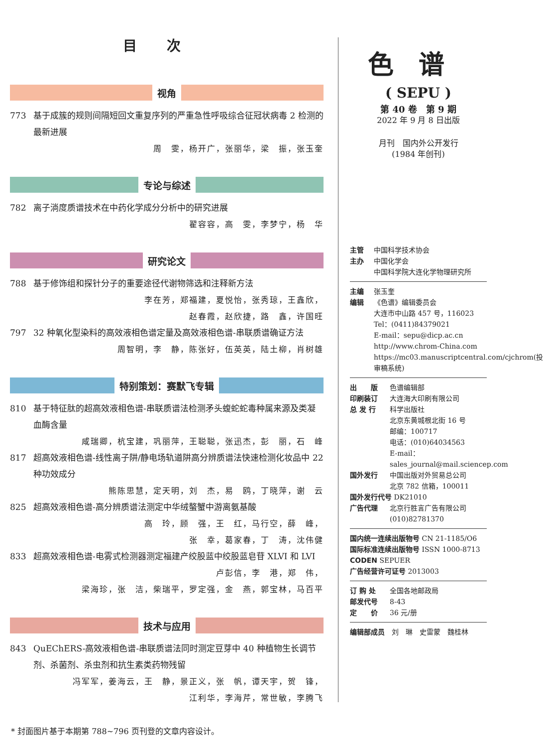目次
视角
773 基于成簇的规则间隔短回文重复序列的严重急性呼吸综合征冠状病毒 2 检测的最新进展
周　雯，杨开广，张丽华，梁　振，张玉奎
专论与综述
782 离子淌度质谱技术在中药化学成分分析中的研究进展
翟容容，高　雯，李梦宁，杨　华
研究论文
788 基于修饰组和探针分子的重要途径代谢物筛选和注释新方法
李在芳，郑福建，夏悦怡，张秀琼，王鑫欣，
赵春霞，赵欣捷，路　鑫，许国旺
797 32 种氧化型染料的高效液相色谱定量及高效液相色谱-串联质谱确证方法
周智明，李　静，陈张好，伍英英，陆土柳，肖树雄
特别策划：赛默飞专辑
810 基于特征肽的超高效液相色谱-串联质谱法检测矛头蝮蛇蛇毒种属来源及类凝血酶含量
咸瑞卿，杭宝建，巩丽萍，王聪聪，张迅杰，彭　丽，石　峰
817 超高效液相色谱-线性离子阱/静电场轨道阱高分辨质谱法快速检测化妆品中 22 种功效成分
熊陈思慧，定天明，刘　杰，易　鸥，丁晓萍，谢　云
825 超高效液相色谱-高分辨质谱法测定中华绒螯蟹中游离氨基酸
高　玲，顾　强，王　红，马行空，薛　峰，
张　幸，葛家春，丁　涛，沈伟健
833 超高效液相色谱-电雾式检测器测定福建产绞股蓝中绞股蓝皂苷 XLVI 和 LVI
卢彭信，李　港，郑　伟，
梁海珍，张　洁，柴瑞平，罗定强，金　燕，郭宝林，马百平
技术与应用
843 QuEChERS-高效液相色谱-串联质谱法同时测定豆芽中 40 种植物生长调节剂、杀菌剂、杀虫剂和抗生素类药物残留
冯军军，姜海云，王　静，景正义，张　帆，谭天宇，贺　锋，
江利华，李海芹，常世敏，李腾飞
色谱
( SEPU )
第 40 卷　第 9 期
2022 年 9 月 8 日出版
月刊　国内外公开发行
(1984 年创刊)
主管 中国科学技术协会
主办 中国化学会
中国科学院大连化学物理研究所
主编 张玉奎
编辑 《色谱》编辑委员会
大连市中山路 457 号，116023
Tel：(0411)84379021
E-mail：sepu@dicp.ac.cn
http://www.chrom-China.com
https://mc03.manuscriptcentral.com/cjchrom(投审稿系统)
出　　版 色谱编辑部
印刷装订 大连海大印刷有限公司
总 发 行 科学出版社
北京东黄城根北街 16 号
邮编：100717
电话：(010)64034563
E-mail：sales_journal@mail.sciencep.com
国外发行 中国出版对外贸易总公司
北京 782 信箱，100011
国外发行代号 DK21010
广告代理 北京行胜言广告有限公司
(010)82781370
国内统一连续出版物号 CN 21-1185/O6
国际标准连续出版物号 ISSN 1000-8713
CODEN SEPUER
广告经营许可证号 2013003
订 购 处 全国各地邮政局
邮发代号 8-43
定　　价 36 元/册
编辑部成员　刘　琳　史雷蒙　魏桂林
* 封面图片基于本期第 788~796 页刊登的文章内容设计。